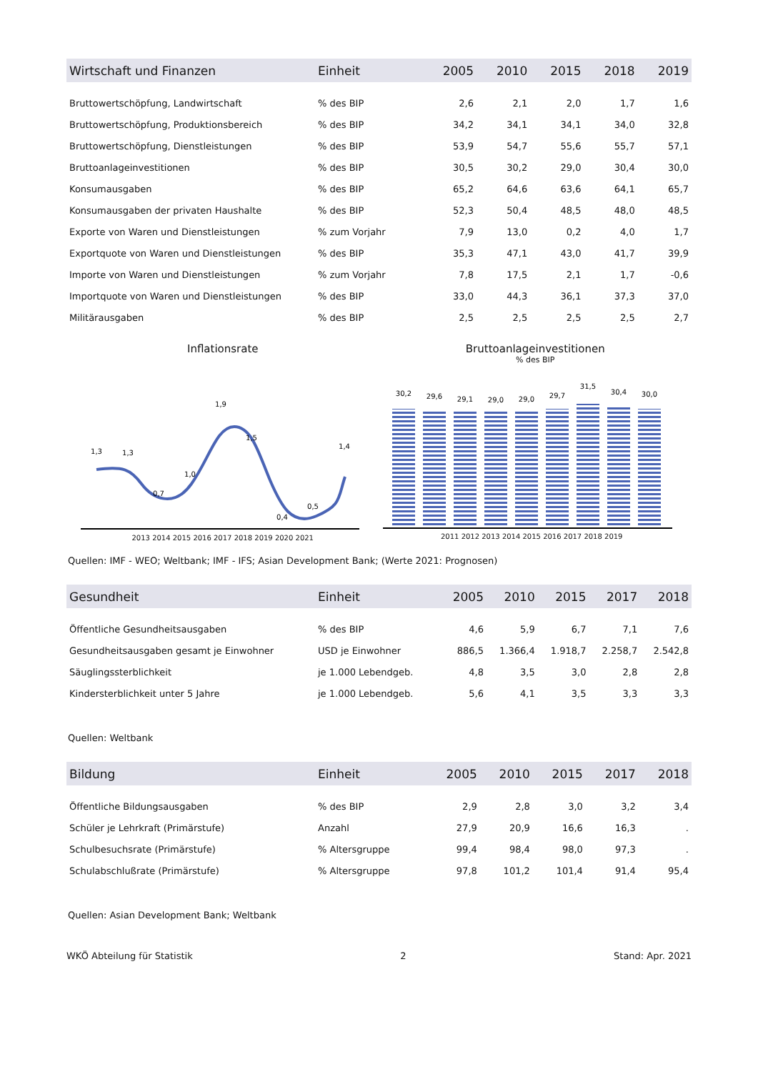| Wirtschaft und Finanzen | Einheit | 2005 | 2010 | 2015 | 2018 | 2019 |
| --- | --- | --- | --- | --- | --- | --- |
| Bruttowertschöpfung, Landwirtschaft | % des BIP | 2,6 | 2,1 | 2,0 | 1,7 | 1,6 |
| Bruttowertschöpfung, Produktionsbereich | % des BIP | 34,2 | 34,1 | 34,1 | 34,0 | 32,8 |
| Bruttowertschöpfung, Dienstleistungen | % des BIP | 53,9 | 54,7 | 55,6 | 55,7 | 57,1 |
| Bruttoanlageinvestitionen | % des BIP | 30,5 | 30,2 | 29,0 | 30,4 | 30,0 |
| Konsumausgaben | % des BIP | 65,2 | 64,6 | 63,6 | 64,1 | 65,7 |
| Konsumausgaben der privaten Haushalte | % des BIP | 52,3 | 50,4 | 48,5 | 48,0 | 48,5 |
| Exporte von Waren und Dienstleistungen | % zum Vorjahr | 7,9 | 13,0 | 0,2 | 4,0 | 1,7 |
| Exportquote von Waren und Dienstleistungen | % des BIP | 35,3 | 47,1 | 43,0 | 41,7 | 39,9 |
| Importe von Waren und Dienstleistungen | % zum Vorjahr | 7,8 | 17,5 | 2,1 | 1,7 | -0,6 |
| Importquote von Waren und Dienstleistungen | % des BIP | 33,0 | 44,3 | 36,1 | 37,3 | 37,0 |
| Militärausgaben | % des BIP | 2,5 | 2,5 | 2,5 | 2,5 | 2,7 |
Inflationsrate
1,3
1,3
0,7
1,0
1,9
1,5
0,4
0,5
1,4
2013 2014 2015 2016 2017 2018 2019 2020 2021
Bruttoanlageinvestitionen
% des BIP
30,2
29,6
29,1
29,0
29,0
29,7
31,5
30,4
30,0
2011 2012 2013 2014 2015 2016 2017 2018 2019
Quellen: IMF - WEO; Weltbank; IMF - IFS; Asian Development Bank; (Werte 2021: Prognosen)
| Gesundheit | Einheit | 2005 | 2010 | 2015 | 2017 | 2018 |
| --- | --- | --- | --- | --- | --- | --- |
| Öffentliche Gesundheitsausgaben | % des BIP | 4,6 | 5,9 | 6,7 | 7,1 | 7,6 |
| Gesundheitsausgaben gesamt je Einwohner | USD je Einwohner | 886,5 | 1.366,4 | 1.918,7 | 2.258,7 | 2.542,8 |
| Säuglingssterblichkeit | je 1.000 Lebendgeb. | 4,8 | 3,5 | 3,0 | 2,8 | 2,8 |
| Kindersterblichkeit unter 5 Jahre | je 1.000 Lebendgeb. | 5,6 | 4,1 | 3,5 | 3,3 | 3,3 |
Quellen: Weltbank
| Bildung | Einheit | 2005 | 2010 | 2015 | 2017 | 2018 |
| --- | --- | --- | --- | --- | --- | --- |
| Öffentliche Bildungsausgaben | % des BIP | 2,9 | 2,8 | 3,0 | 3,2 | 3,4 |
| Schüler je Lehrkraft (Primärstufe) | Anzahl | 27,9 | 20,9 | 16,6 | 16,3 | . |
| Schulbesuchsrate (Primärstufe) | % Altersgruppe | 99,4 | 98,4 | 98,0 | 97,3 | . |
| Schulabschlußrate (Primärstufe) | % Altersgruppe | 97,8 | 101,2 | 101,4 | 91,4 | 95,4 |
Quellen: Asian Development Bank; Weltbank
WKÖ Abteilung für Statistik 2 Stand: Apr. 2021